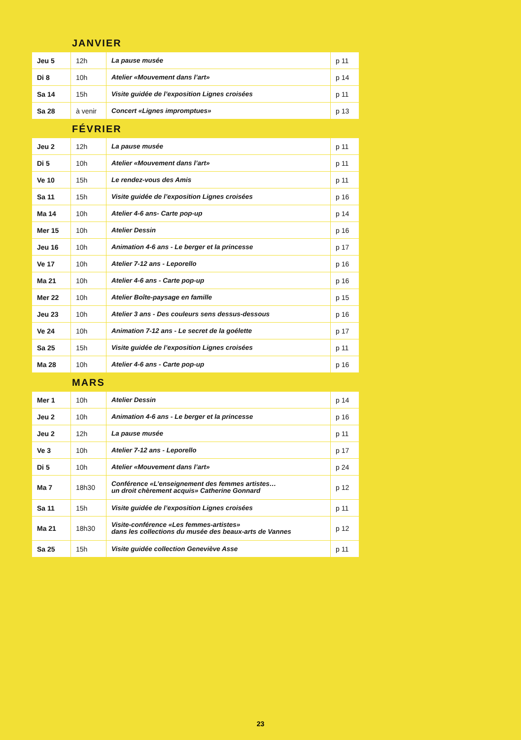JANVIER
| Jeu 5 | 12h | La pause musée | p 11 |
| Di 8 | 10h | Atelier «Mouvement dans l’art» | p 14 |
| Sa 14 | 15h | Visite guidée de l’exposition Lignes croisées | p 11 |
| Sa 28 | à venir | Concert «Lignes impromptues» | p 13 |
FÉVRIER
| Jeu 2 | 12h | La pause musée | p 11 |
| Di 5 | 10h | Atelier «Mouvement dans l’art» | p 11 |
| Ve 10 | 15h | Le rendez-vous des Amis | p 11 |
| Sa 11 | 15h | Visite guidée de l’exposition Lignes croisées | p 16 |
| Ma 14 | 10h | Atelier 4-6 ans- Carte pop-up | p 14 |
| Mer 15 | 10h | Atelier Dessin | p 16 |
| Jeu 16 | 10h | Animation 4-6 ans - Le berger et la princesse | p 17 |
| Ve 17 | 10h | Atelier 7-12 ans - Leporello | p 16 |
| Ma 21 | 10h | Atelier 4-6 ans - Carte pop-up | p 16 |
| Mer 22 | 10h | Atelier Boîte-paysage en famille | p 15 |
| Jeu 23 | 10h | Atelier 3 ans - Des couleurs sens dessus-dessous | p 16 |
| Ve 24 | 10h | Animation 7-12 ans - Le secret de la goélette | p 17 |
| Sa 25 | 15h | Visite guidée de l’exposition Lignes croisées | p 11 |
| Ma 28 | 10h | Atelier 4-6 ans - Carte pop-up | p 16 |
MARS
| Mer 1 | 10h | Atelier Dessin | p 14 |
| Jeu 2 | 10h | Animation 4-6 ans - Le berger et la princesse | p 16 |
| Jeu 2 | 12h | La pause musée | p 11 |
| Ve 3 | 10h | Atelier 7-12 ans - Leporello | p 17 |
| Di 5 | 10h | Atelier «Mouvement dans l’art» | p 24 |
| Ma 7 | 18h30 | Conférence «L’enseignement des femmes artistes… un droit chèrement acquis» Catherine Gonnard | p 12 |
| Sa 11 | 15h | Visite guidée de l’exposition Lignes croisées | p 11 |
| Ma 21 | 18h30 | Visite-conférence «Les femmes-artistes» dans les collections du musée des beaux-arts de Vannes | p 12 |
| Sa 25 | 15h | Visite guidée collection Geneviève Asse | p 11 |
23